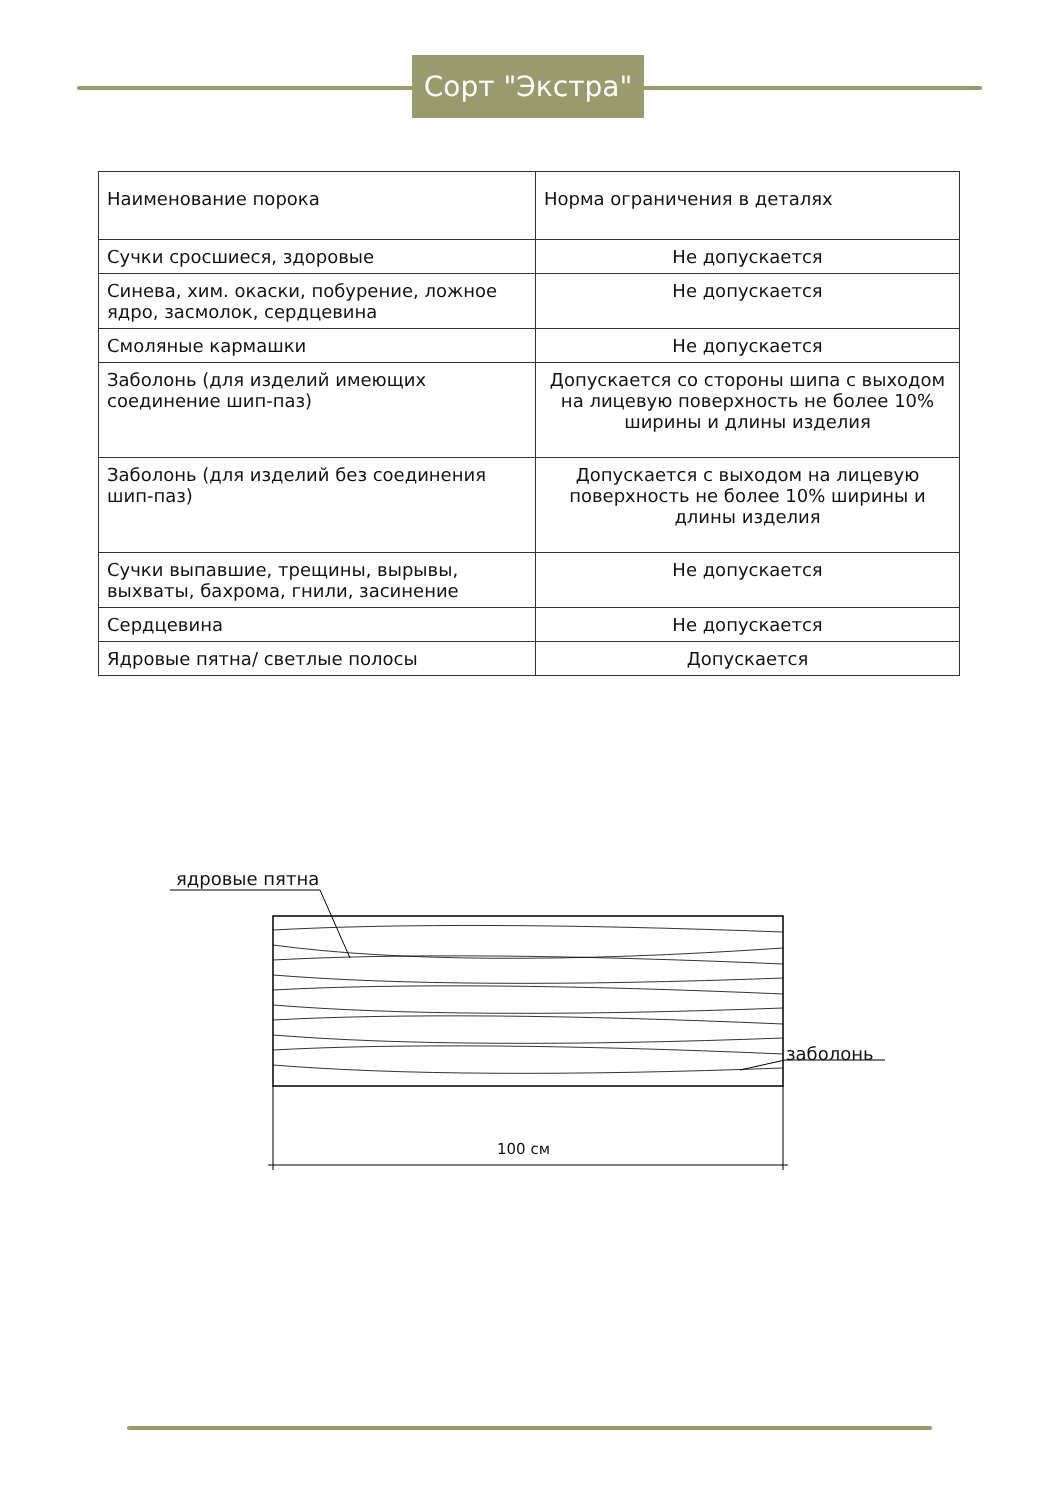Сорт "Экстра"
| Наименование порока | Норма ограничения в деталях |
| --- | --- |
| Сучки сросшиеся, здоровые | Не допускается |
| Синева, хим. окаски, побурение, ложное ядро, засмолок, сердцевина | Не допускается |
| Смоляные кармашки | Не допускается |
| Заболонь (для изделий имеющих соединение шип-паз) | Допускается со стороны шипа с выходом на лицевую поверхность не более 10% ширины и длины изделия |
| Заболонь (для изделий без соединения шип-паз) | Допускается с выходом на лицевую поверхность не более 10% ширины и длины изделия |
| Сучки выпавшие, трещины, вырывы, выхваты, бахрома, гнили, засинение | Не допускается |
| Сердцевина | Не допускается |
| Ядровые пятна/ светлые полосы | Допускается |
ядровые пятна
заболонь
100 см